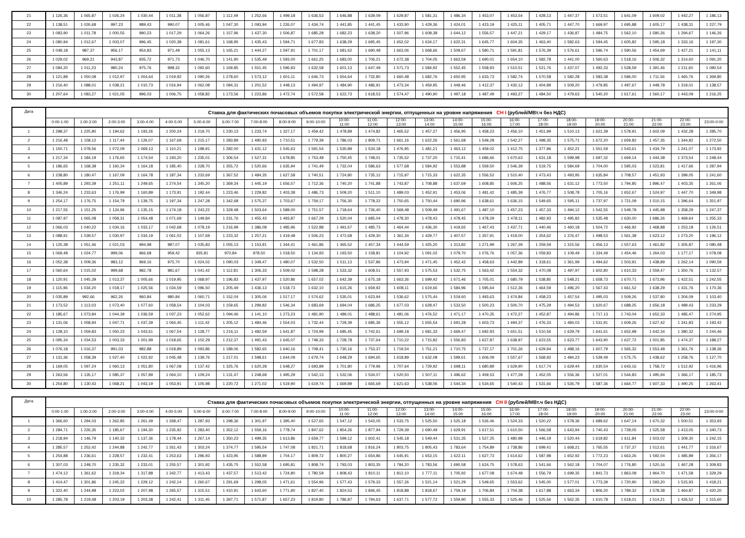| 21 | 1 126,36 | 1 065,87 | 1 026,24 | 1 030,44 | 1 011,38 | 1 056,87 | 1 112,49 | 1 252,66 | 1 499,18 | 1 636,53 | 1 646,88 | 1 639,09 | 1 629,87 | 1 581,31 | 1 486,34 | 1 453,07 | 1 453,54 | 1 428,13 | 1 447,37 | 1 573,51 | 1 641,09 | 1 609,02 | 1 442,27 | 1 186,13 |
| 22 | 1 138,51 | 1 026,68 | 997,23 | 989,43 | 990,07 | 1 005,46 | 1 047,30 | 1 093,94 | 1 226,07 | 1 434,74 | 1 441,85 | 1 441,45 | 1 433,90 | 1 429,36 | 1 424,01 | 1 423,19 | 1 425,11 | 1 405,71 | 1 447,70 | 1 669,97 | 1 695,88 | 1 605,17 | 1 438,31 | 1 227,79 |
| 23 | 1 083,90 | 1 011,78 | 1 000,55 | 990,23 | 1 017,29 | 1 064,26 | 1 157,96 | 1 437,30 | 1 506,87 | 1 685,28 | 1 682,23 | 1 638,20 | 1 507,96 | 1 608,38 | 1 644,12 | 1 556,57 | 1 447,21 | 1 429,17 | 1 436,87 | 1 484,75 | 1 562,10 | 1 580,26 | 1 294,67 | 1 146,26 |
| 24 | 1 080,94 | 1 012,67 | 1 003,07 | 996,45 | 1 020,38 | 1 081,61 | 1 168,95 | 1 435,43 | 1 594,71 | 1 677,83 | 1 638,29 | 1 695,45 | 1 652,02 | 1 634,17 | 1 622,31 | 1 645,77 | 1 604,35 | 1 463,40 | 1 582,63 | 1 594,45 | 1 605,82 | 1 595,18 | 1 333,16 | 1 197,30 |
| 25 | 1 048,18 | 987,37 | 956,17 | 954,83 | 971,49 | 1 055,13 | 1 165,21 | 1 444,27 | 1 597,91 | 1 701,17 | 1 681,62 | 1 690,48 | 1 663,06 | 1 668,66 | 1 509,67 | 1 580,71 | 1 591,81 | 1 576,39 | 1 576,61 | 1 596,74 | 1 590,56 | 1 454,69 | 1 427,21 | 1 141,11 |
| 26 | 1 029,02 | 969,21 | 943,87 | 935,72 | 971,73 | 1 046,70 | 1 141,90 | 1 535,49 | 1 593,00 | 1 661,25 | 1 683,00 | 1 706,21 | 1 672,38 | 1 704,05 | 1 663,59 | 1 690,01 | 1 654,10 | 1 582,78 | 1 441,00 | 1 560,63 | 1 518,16 | 1 506,32 | 1 314,60 | 1 091,20 |
| 27 | 1 084,20 | 1 011,23 | 980,24 | 975,76 | 998,32 | 1 092,60 | 1 169,85 | 1 551,45 | 1 596,93 | 1 632,58 | 1 601,13 | 1 647,49 | 1 571,73 | 1 584,92 | 1 552,45 | 1 558,93 | 1 510,51 | 1 521,76 | 1 437,07 | 1 492,33 | 1 528,59 | 1 391,46 | 1 211,60 | 1 080,54 |
| 28 | 1 121,89 | 1 050,08 | 1 012,97 | 1 004,64 | 1 019,92 | 1 090,26 | 1 278,60 | 1 573,12 | 1 601,11 | 1 646,73 | 1 654,64 | 1 732,80 | 1 660,48 | 1 682,76 | 1 650,95 | 1 633,73 | 1 582,74 | 1 570,58 | 1 582,28 | 1 583,38 | 1 596,00 | 1 711,56 | 1 465,76 | 1 369,80 |
| 29 | 1 216,40 | 1 088,01 | 1 038,21 | 1 010,73 | 1 016,94 | 1 062,08 | 1 084,31 | 1 201,52 | 1 448,13 | 1 494,97 | 1 484,90 | 1 486,91 | 1 473,34 | 1 459,95 | 1 449,46 | 1 412,37 | 1 430,12 | 1 404,89 | 1 509,20 | 1 479,85 | 1 497,67 | 1 448,78 | 1 319,01 | 1 138,57 |
| 30 | 1 207,64 | 1 083,27 | 1 021,05 | 996,03 | 1 006,75 | 1 058,82 | 1 173,56 | 1 223,86 | 1 472,74 | 1 572,58 | 1 622,73 | 1 618,53 | 1 574,47 | 1 490,90 | 1 497,18 | 1 487,49 | 1 493,27 | 1 484,50 | 1 479,63 | 1 540,20 | 1 617,61 | 1 560,17 | 1 443,09 | 1 216,25 |
| Дата | Ставка для фактических почасовых объемов покупки электрической энергии, отпущенных на уровне напряжения СН I (рублей/МВт.ч без НДС) | | | | | | | | | | | | | | | | | | | | | | | |
| --- | --- | --- | --- | --- | --- | --- | --- | --- | --- | --- | --- | --- | --- | --- | --- | --- | --- | --- | --- | --- | --- | --- | --- | --- |
| | 0:00-1:00 | 1:00-2:00 | 2:00-3:00 | 3:00-4:00 | 4:00-5:00 | 5:00-6:00 | 6:00-7:00 | 7:00-8:00 | 8:00-9:00 | 9:00-10:00 | 10:00- 11:00 | 11:00- 12:00 | 12:00- 13:00 | 13:00- 14:00 | 14:00- 15:00 | 15:00- 16:00 | 16:00- 17:00 | 17:00- 18:00 | 18:00- 19:00 | 19:00- 20:00 | 20:00- 21:00 | 21:00- 22:00 | 22:00- 23:00 | 23:00-0:00 |
| 1 | 1 298,37 | 1 225,80 | 1 194,62 | 1 193,26 | 1 200,24 | 1 219,70 | 1 230,13 | 1 233,74 | 1 327,17 | 1 459,42 | 1 478,89 | 1 474,82 | 1 465,52 | 1 457,27 | 1 456,95 | 1 458,23 | 1 456,10 | 1 451,99 | 1 510,13 | 1 621,39 | 1 578,91 | 1 602,09 | 1 432,28 | 1 285,70 |
| 2 | 1 216,48 | 1 158,12 | 1 117,44 | 1 126,07 | 1 167,69 | 1 215,17 | 1 283,89 | 1 490,93 | 1 710,51 | 1 779,39 | 1 786,03 | 1 809,71 | 1 661,16 | 1 622,26 | 1 561,68 | 1 549,28 | 1 542,27 | 1 498,35 | 1 575,71 | 1 672,20 | 1 659,82 | 1 457,35 | 1 344,82 | 1 272,50 |
| 3 | 1 150,71 | 1 078,56 | 1 072,09 | 1 069,13 | 1 110,21 | 1 198,91 | 1 282,00 | 1 431,12 | 1 545,63 | 1 591,54 | 1 530,89 | 1 534,18 | 1 476,95 | 1 481,21 | 1 463,12 | 1 459,02 | 1 412,75 | 1 377,96 | 1 452,21 | 1 551,59 | 1 543,61 | 1 434,79 | 1 241,07 | 1 173,92 |
| 4 | 1 217,34 | 1 184,19 | 1 176,65 | 1 174,54 | 1 193,20 | 1 235,01 | 1 306,54 | 1 527,31 | 1 678,85 | 1 753,48 | 1 750,45 | 1 748,01 | 1 735,52 | 1 737,20 | 1 715,41 | 1 686,66 | 1 670,63 | 1 631,18 | 1 599,98 | 1 697,32 | 1 669,14 | 1 444,38 | 1 373,54 | 1 248,44 |
| 5 | 1 186,65 | 1 168,38 | 1 160,34 | 1 164,18 | 1 185,40 | 1 228,70 | 1 355,72 | 1 520,66 | 1 635,94 | 1 741,49 | 1 732,04 | 1 586,63 | 1 577,68 | 1 584,92 | 1 553,88 | 1 559,50 | 1 546,39 | 1 519,75 | 1 584,69 | 1 704,00 | 1 595,03 | 1 523,81 | 1 417,66 | 1 287,94 |
| 6 | 1 238,80 | 1 180,47 | 1 167,09 | 1 164,78 | 1 187,34 | 1 233,69 | 1 367,52 | 1 484,35 | 1 627,58 | 1 740,51 | 1 724,80 | 1 735,12 | 1 715,97 | 1 715,33 | 1 622,35 | 1 556,52 | 1 510,40 | 1 473,43 | 1 493,95 | 1 635,84 | 1 708,57 | 1 451,93 | 1 399,05 | 1 241,60 |
| 7 | 1 405,89 | 1 293,39 | 1 251,11 | 1 249,65 | 1 274,54 | 1 345,20 | 1 369,34 | 1 445,19 | 1 656,57 | 1 712,36 | 1 740,20 | 1 741,88 | 1 743,87 | 1 708,88 | 1 637,69 | 1 608,85 | 1 606,25 | 1 488,56 | 1 631,12 | 1 773,50 | 1 794,85 | 1 896,47 | 1 403,35 | 1 261,06 |
| 8 | 1 346,24 | 1 233,63 | 1 176,99 | 1 160,89 | 1 173,91 | 1 192,44 | 1 223,46 | 1 229,82 | 1 403,38 | 1 486,73 | 1 509,20 | 1 511,10 | 1 489,03 | 1 452,91 | 1 453,06 | 1 481,42 | 1 485,39 | 1 476,77 | 1 508,78 | 1 705,16 | 1 652,67 | 1 524,97 | 1 447,70 | 1 349,98 |
| 9 | 1 254,17 | 1 176,75 | 1 154,79 | 1 139,75 | 1 197,34 | 1 247,28 | 1 342,68 | 1 575,37 | 1 703,67 | 1 759,17 | 1 756,30 | 1 778,22 | 1 750,65 | 1 750,44 | 1 690,96 | 1 638,61 | 1 636,15 | 1 549,65 | 1 595,11 | 1 737,97 | 1 721,09 | 1 510,15 | 1 396,64 | 1 351,97 |
| 10 | 1 217,55 | 1 151,25 | 1 134,96 | 1 135,15 | 1 174,18 | 1 243,22 | 1 329,48 | 1 503,64 | 1 589,00 | 1 751,57 | 1 718,64 | 1 726,40 | 1 569,48 | 1 509,49 | 1 491,67 | 1 487,10 | 1 457,23 | 1 457,33 | 1 494,12 | 1 542,55 | 1 549,78 | 1 445,98 | 1 358,29 | 1 247,37 |
| 11 | 1 087,97 | 1 065,08 | 1 058,31 | 1 054,48 | 1 071,69 | 1 149,84 | 1 231,76 | 1 455,43 | 1 493,87 | 1 667,29 | 1 520,04 | 1 685,04 | 1 478,30 | 1 478,43 | 1 478,45 | 1 478,29 | 1 478,11 | 1 482,93 | 1 495,82 | 1 535,48 | 1 630,00 | 1 686,26 | 1 469,64 | 1 255,33 |
| 12 | 1 066,03 | 1 040,22 | 1 034,16 | 1 033,17 | 1 042,68 | 1 078,19 | 1 216,99 | 1 386,08 | 1 485,96 | 1 522,88 | 1 491,67 | 1 485,73 | 1 464,44 | 1 436,30 | 1 419,65 | 1 467,43 | 1 437,71 | 1 440,46 | 1 460,18 | 1 504,72 | 1 466,92 | 1 468,88 | 1 253,18 | 1 126,51 |
| 13 | 1 088,91 | 1 039,57 | 1 030,97 | 1 034,19 | 1 061,02 | 1 107,69 | 1 223,32 | 1 257,21 | 1 419,48 | 1 506,23 | 1 472,68 | 1 429,30 | 1 361,34 | 1 429,77 | 1 407,57 | 1 357,91 | 1 419,00 | 1 354,62 | 1 376,47 | 1 498,53 | 1 561,38 | 1 623,12 | 1 273,20 | 1 196,12 |
| 14 | 1 125,38 | 1 051,46 | 1 021,03 | 994,98 | 987,07 | 1 035,83 | 1 055,13 | 1 153,91 | 1 344,41 | 1 461,86 | 1 465,52 | 1 457,34 | 1 444,59 | 1 425,20 | 1 313,82 | 1 271,99 | 1 267,39 | 1 259,59 | 1 315,56 | 1 456,13 | 1 557,63 | 1 461,82 | 1 305,87 | 1 080,48 |
| 15 | 1 069,48 | 1 024,77 | 999,06 | 966,68 | 959,42 | 935,81 | 970,84 | 978,50 | 1 018,50 | 1 134,93 | 1 193,50 | 1 158,81 | 1 104,92 | 1 091,02 | 1 079,70 | 1 076,76 | 1 057,36 | 1 059,83 | 1 109,49 | 1 334,49 | 1 454,46 | 1 264,03 | 1 177,17 | 1 078,08 |
| 16 | 1 052,38 | 1 009,36 | 983,12 | 969,16 | 975,70 | 1 024,02 | 1 090,03 | 1 349,47 | 1 480,07 | 1 532,50 | 1 511,13 | 1 537,86 | 1 473,94 | 1 471,45 | 1 452,42 | 1 458,63 | 1 442,89 | 1 318,61 | 1 361,99 | 1 494,62 | 1 503,91 | 1 438,89 | 1 262,14 | 1 090,59 |
| 17 | 1 060,64 | 1 015,02 | 999,68 | 982,78 | 981,67 | 1 041,42 | 1 112,81 | 1 306,33 | 1 509,02 | 1 598,28 | 1 533,32 | 1 608,51 | 1 557,93 | 1 575,53 | 1 532,75 | 1 563,42 | 1 554,32 | 1 470,08 | 1 497,97 | 1 602,80 | 1 610,33 | 1 559,47 | 1 350,76 | 1 132,57 |
| 18 | 1 120,91 | 1 045,39 | 1 013,37 | 1 005,66 | 1 019,95 | 1 068,97 | 1 196,83 | 1 437,97 | 1 520,86 | 1 657,02 | 1 642,39 | 1 675,18 | 1 663,36 | 1 699,42 | 1 671,46 | 1 705,01 | 1 680,79 | 1 538,85 | 1 548,21 | 1 658,73 | 1 670,71 | 1 673,96 | 1 422,51 | 1 242,55 |
| 19 | 1 115,96 | 1 034,20 | 1 018,17 | 1 025,56 | 1 034,59 | 1 096,50 | 1 205,49 | 1 436,13 | 1 518,73 | 1 632,10 | 1 615,26 | 1 659,92 | 1 608,11 | 1 619,66 | 1 584,96 | 1 595,64 | 1 512,36 | 1 464,59 | 1 496,20 | 1 567,43 | 1 661,52 | 1 638,29 | 1 431,76 | 1 170,36 |
| 20 | 1 035,89 | 992,66 | 962,26 | 960,84 | 980,84 | 1 060,71 | 1 152,04 | 1 305,06 | 1 517,17 | 1 574,62 | 1 535,01 | 1 623,94 | 1 536,62 | 1 575,44 | 1 519,60 | 1 493,63 | 1 474,84 | 1 458,23 | 1 457,54 | 1 495,03 | 1 509,26 | 1 537,80 | 1 304,09 | 1 103,40 |
| 21 | 1 173,52 | 1 113,03 | 1 073,40 | 1 077,60 | 1 058,54 | 1 104,03 | 1 159,65 | 1 299,82 | 1 546,34 | 1 683,69 | 1 694,04 | 1 686,25 | 1 677,03 | 1 628,47 | 1 533,50 | 1 500,23 | 1 500,70 | 1 475,29 | 1 494,53 | 1 620,67 | 1 688,25 | 1 656,18 | 1 489,43 | 1 233,29 |
| 22 | 1 185,67 | 1 073,84 | 1 044,39 | 1 036,59 | 1 037,23 | 1 052,62 | 1 094,46 | 1 141,10 | 1 273,23 | 1 481,90 | 1 489,01 | 1 488,61 | 1 481,06 | 1 476,52 | 1 471,17 | 1 470,35 | 1 472,27 | 1 452,87 | 1 494,86 | 1 717,13 | 1 743,04 | 1 652,33 | 1 485,47 | 1 274,95 |
| 23 | 1 131,06 | 1 058,94 | 1 047,71 | 1 037,39 | 1 064,45 | 1 111,42 | 1 205,12 | 1 484,46 | 1 554,03 | 1 732,44 | 1 729,39 | 1 685,36 | 1 555,12 | 1 655,54 | 1 691,28 | 1 603,73 | 1 494,37 | 1 476,33 | 1 484,03 | 1 531,91 | 1 609,26 | 1 627,42 | 1 341,83 | 1 193,42 |
| 24 | 1 128,10 | 1 059,83 | 1 050,23 | 1 043,61 | 1 067,54 | 1 128,77 | 1 216,11 | 1 482,59 | 1 641,87 | 1 724,99 | 1 685,45 | 1 742,61 | 1 699,18 | 1 681,33 | 1 669,47 | 1 692,93 | 1 651,51 | 1 510,56 | 1 629,79 | 1 641,61 | 1 652,98 | 1 642,34 | 1 380,32 | 1 244,46 |
| 25 | 1 095,34 | 1 034,53 | 1 003,33 | 1 001,99 | 1 018,65 | 1 102,29 | 1 212,37 | 1 491,43 | 1 645,07 | 1 748,33 | 1 728,78 | 1 737,64 | 1 710,22 | 1 715,82 | 1 556,83 | 1 627,87 | 1 638,97 | 1 623,55 | 1 623,77 | 1 643,90 | 1 637,72 | 1 501,85 | 1 474,37 | 1 188,27 |
| 26 | 1 076,18 | 1 016,37 | 991,03 | 982,88 | 1 018,89 | 1 093,86 | 1 189,06 | 1 582,65 | 1 640,16 | 1 708,41 | 1 730,16 | 1 753,37 | 1 719,54 | 1 751,21 | 1 710,75 | 1 737,17 | 1 701,26 | 1 629,94 | 1 488,16 | 1 607,79 | 1 565,32 | 1 553,48 | 1 361,76 | 1 138,36 |
| 27 | 1 131,36 | 1 058,39 | 1 027,40 | 1 022,92 | 1 045,48 | 1 139,76 | 1 217,01 | 1 598,61 | 1 644,09 | 1 679,74 | 1 648,29 | 1 694,65 | 1 618,89 | 1 632,08 | 1 599,61 | 1 606,09 | 1 557,67 | 1 568,92 | 1 484,23 | 1 539,49 | 1 575,75 | 1 438,62 | 1 258,76 | 1 127,70 |
| 28 | 1 169,05 | 1 097,24 | 1 060,13 | 1 051,80 | 1 067,08 | 1 137,42 | 1 325,76 | 1 620,28 | 1 648,27 | 1 693,89 | 1 701,80 | 1 779,96 | 1 707,64 | 1 729,92 | 1 698,11 | 1 680,89 | 1 629,90 | 1 617,74 | 1 629,44 | 1 630,54 | 1 643,16 | 1 758,72 | 1 512,92 | 1 416,96 |
| 29 | 1 263,56 | 1 135,17 | 1 085,37 | 1 057,89 | 1 064,10 | 1 109,24 | 1 131,47 | 1 248,68 | 1 495,29 | 1 542,13 | 1 532,06 | 1 534,07 | 1 520,50 | 1 507,11 | 1 496,62 | 1 459,53 | 1 477,28 | 1 452,05 | 1 556,36 | 1 527,01 | 1 544,83 | 1 495,94 | 1 366,17 | 1 185,73 |
| 30 | 1 254,80 | 1 130,43 | 1 068,21 | 1 043,19 | 1 053,91 | 1 105,98 | 1 220,72 | 1 271,02 | 1 519,90 | 1 619,74 | 1 669,89 | 1 665,69 | 1 621,63 | 1 538,06 | 1 544,34 | 1 534,65 | 1 540,43 | 1 531,66 | 1 526,79 | 1 587,36 | 1 664,77 | 1 607,33 | 1 490,25 | 1 263,41 |
| Дата | Ставка для фактических почасовых объемов покупки электрической энергии, отпущенных на уровне напряжения СН II (рублей/МВт.ч без НДС) | | | | | | | | | | | | | | | | | | | | | | | |
| --- | --- | --- | --- | --- | --- | --- | --- | --- | --- | --- | --- | --- | --- | --- | --- | --- | --- | --- | --- | --- | --- | --- | --- | --- |
| | 0:00-1:00 | 1:00-2:00 | 2:00-3:00 | 3:00-4:00 | 4:00-5:00 | 5:00-6:00 | 6:00-7:00 | 7:00-8:00 | 8:00-9:00 | 9:00-10:00 | 10:00- 11:00 | 11:00- 12:00 | 12:00- 13:00 | 13:00- 14:00 | 14:00- 15:00 | 15:00- 16:00 | 16:00- 17:00 | 17:00- 18:00 | 18:00- 19:00 | 19:00- 20:00 | 20:00- 21:00 | 21:00- 22:00 | 22:00- 23:00 | 23:00-0:00 |
| 1 | 1 366,60 | 1 294,03 | 1 262,85 | 1 261,49 | 1 268,47 | 1 287,93 | 1 298,36 | 1 301,97 | 1 395,40 | 1 527,65 | 1 547,12 | 1 543,05 | 1 533,75 | 1 525,50 | 1 525,18 | 1 526,46 | 1 524,33 | 1 520,22 | 1 578,36 | 1 689,62 | 1 647,14 | 1 670,32 | 1 500,51 | 1 353,93 |
| 2 | 1 284,71 | 1 226,35 | 1 185,67 | 1 194,30 | 1 235,92 | 1 283,40 | 1 352,12 | 1 559,16 | 1 778,74 | 1 847,62 | 1 854,26 | 1 877,94 | 1 729,39 | 1 690,49 | 1 629,91 | 1 617,51 | 1 610,50 | 1 566,58 | 1 643,94 | 1 740,43 | 1 728,05 | 1 525,58 | 1 413,05 | 1 340,73 |
| 3 | 1 218,94 | 1 146,79 | 1 140,32 | 1 137,36 | 1 178,44 | 1 267,14 | 1 350,23 | 1 499,35 | 1 613,86 | 1 659,77 | 1 599,12 | 1 602,41 | 1 545,18 | 1 549,44 | 1 531,35 | 1 527,25 | 1 480,98 | 1 446,19 | 1 520,44 | 1 619,82 | 1 611,84 | 1 503,02 | 1 309,30 | 1 242,15 |
| 4 | 1 285,57 | 1 252,42 | 1 244,88 | 1 242,77 | 1 261,43 | 1 303,24 | 1 374,77 | 1 595,54 | 1 747,08 | 1 821,71 | 1 818,68 | 1 816,24 | 1 803,75 | 1 805,43 | 1 783,64 | 1 754,89 | 1 738,86 | 1 699,41 | 1 668,21 | 1 765,55 | 1 737,37 | 1 512,61 | 1 441,77 | 1 316,67 |
| 5 | 1 254,88 | 1 236,61 | 1 228,57 | 1 232,41 | 1 253,63 | 1 296,93 | 1 423,95 | 1 588,89 | 1 704,17 | 1 809,72 | 1 800,27 | 1 654,86 | 1 645,91 | 1 653,15 | 1 622,11 | 1 627,73 | 1 614,62 | 1 587,98 | 1 652,92 | 1 772,23 | 1 663,26 | 1 592,04 | 1 485,89 | 1 356,17 |
| 6 | 1 307,03 | 1 248,70 | 1 235,32 | 1 233,01 | 1 255,57 | 1 301,92 | 1 435,75 | 1 552,58 | 1 695,81 | 1 808,74 | 1 793,03 | 1 803,35 | 1 784,20 | 1 783,56 | 1 690,58 | 1 624,75 | 1 578,63 | 1 541,66 | 1 562,18 | 1 704,07 | 1 776,80 | 1 520,16 | 1 467,28 | 1 309,83 |
| 7 | 1 474,12 | 1 361,62 | 1 319,34 | 1 317,88 | 1 342,77 | 1 413,43 | 1 437,57 | 1 513,42 | 1 724,80 | 1 780,59 | 1 808,43 | 1 810,11 | 1 812,10 | 1 777,11 | 1 705,92 | 1 677,08 | 1 674,48 | 1 556,79 | 1 699,35 | 1 841,73 | 1 863,08 | 1 964,70 | 1 471,58 | 1 329,29 |
| 8 | 1 414,47 | 1 301,86 | 1 245,22 | 1 229,12 | 1 242,14 | 1 260,67 | 1 291,69 | 1 298,05 | 1 471,61 | 1 554,96 | 1 577,43 | 1 579,33 | 1 557,26 | 1 521,14 | 1 521,29 | 1 549,65 | 1 553,62 | 1 545,00 | 1 577,01 | 1 773,39 | 1 720,90 | 1 593,20 | 1 515,93 | 1 418,21 |
| 9 | 1 322,40 | 1 244,98 | 1 223,02 | 1 207,98 | 1 265,57 | 1 315,51 | 1 410,91 | 1 643,60 | 1 771,90 | 1 827,40 | 1 824,53 | 1 846,45 | 1 818,88 | 1 818,67 | 1 759,19 | 1 706,84 | 1 704,38 | 1 617,88 | 1 663,34 | 1 806,20 | 1 789,32 | 1 578,38 | 1 464,87 | 1 420,20 |
| 10 | 1 285,78 | 1 219,48 | 1 203,19 | 1 203,38 | 1 242,41 | 1 311,45 | 1 397,71 | 1 571,87 | 1 657,23 | 1 819,80 | 1 786,87 | 1 794,63 | 1 637,71 | 1 577,72 | 1 559,90 | 1 555,33 | 1 525,46 | 1 525,56 | 1 562,35 | 1 610,78 | 1 618,01 | 1 514,21 | 1 426,52 | 1 315,60 |